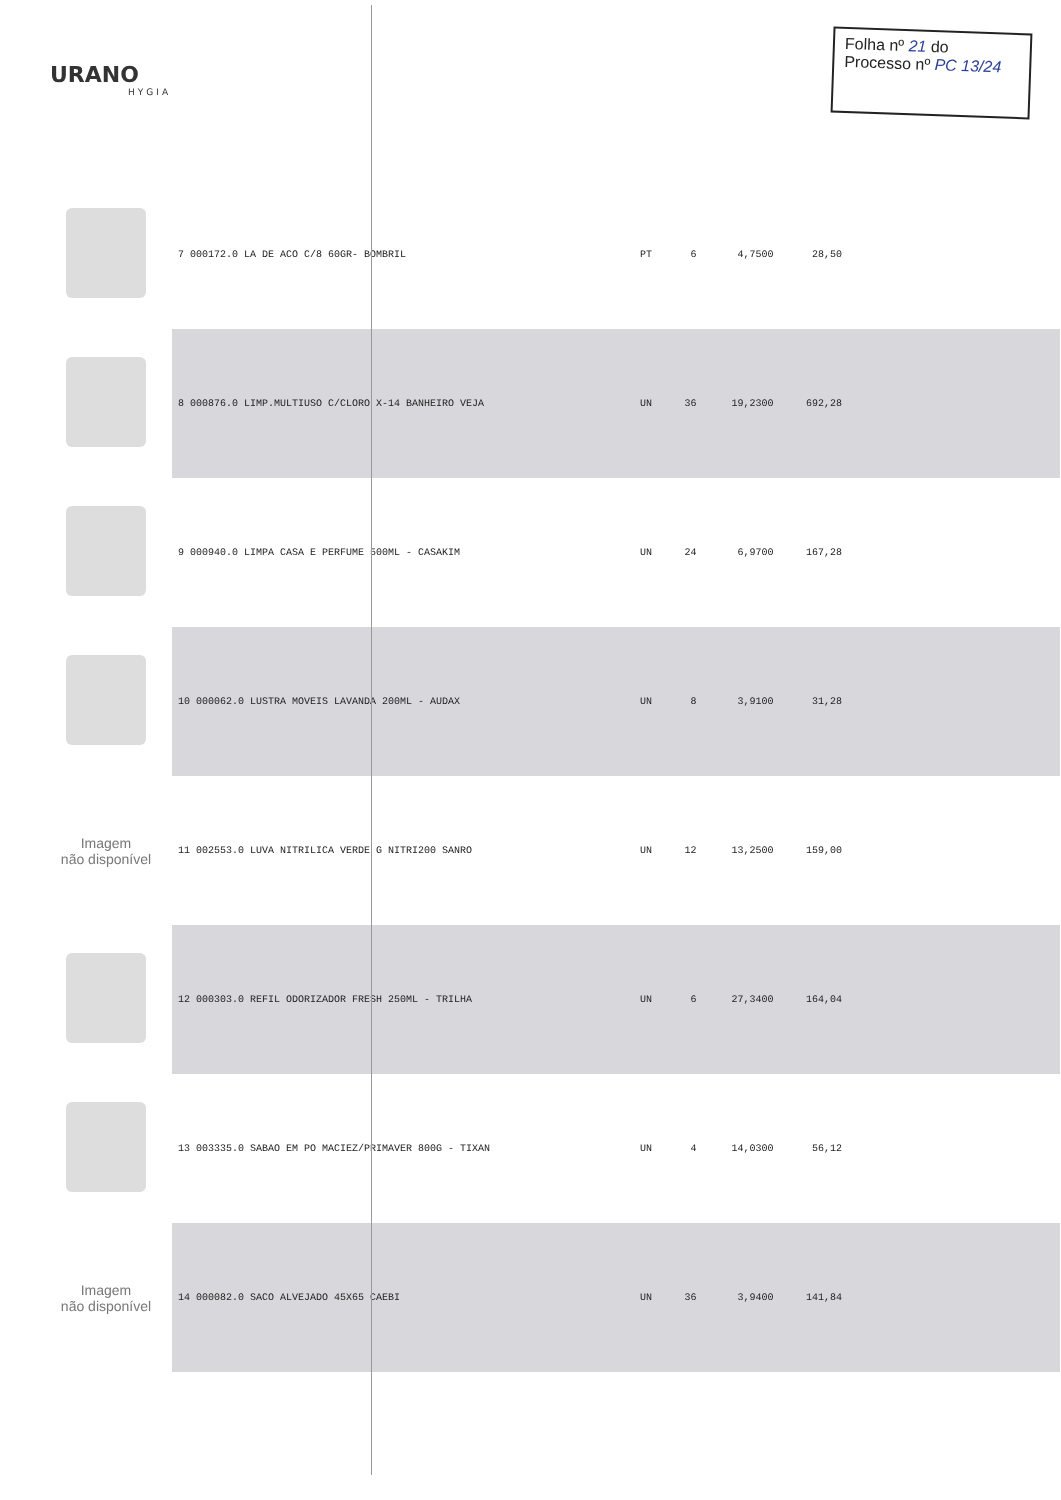URANO
HYGIA
Folha nº 21 do
Processo nº PC 13/24
| | 7 000172.0 LA DE ACO C/8 60GR- BOMBRIL | PT | 6 | 4,7500 | 28,50 | |
| | 8 000876.0 LIMP.MULTIUSO C/CLORO X-14 BANHEIRO VEJA | UN | 36 | 19,2300 | 692,28 | |
| | 9 000940.0 LIMPA CASA E PERFUME 500ML - CASAKIM | UN | 24 | 6,9700 | 167,28 | |
| | 10 000062.0 LUSTRA MOVEIS LAVANDA 200ML - AUDAX | UN | 8 | 3,9100 | 31,28 | |
| Imagem não disponível | 11 002553.0 LUVA NITRILICA VERDE G NITRI200 SANRO | UN | 12 | 13,2500 | 159,00 | |
| | 12 000303.0 REFIL ODORIZADOR FRESH 250ML - TRILHA | UN | 6 | 27,3400 | 164,04 | |
| | 13 003335.0 SABAO EM PO MACIEZ/PRIMAVER 800G - TIXAN | UN | 4 | 14,0300 | 56,12 | |
| Imagem não disponível | 14 000082.0 SACO ALVEJADO 45X65 CAEBI | UN | 36 | 3,9400 | 141,84 | |